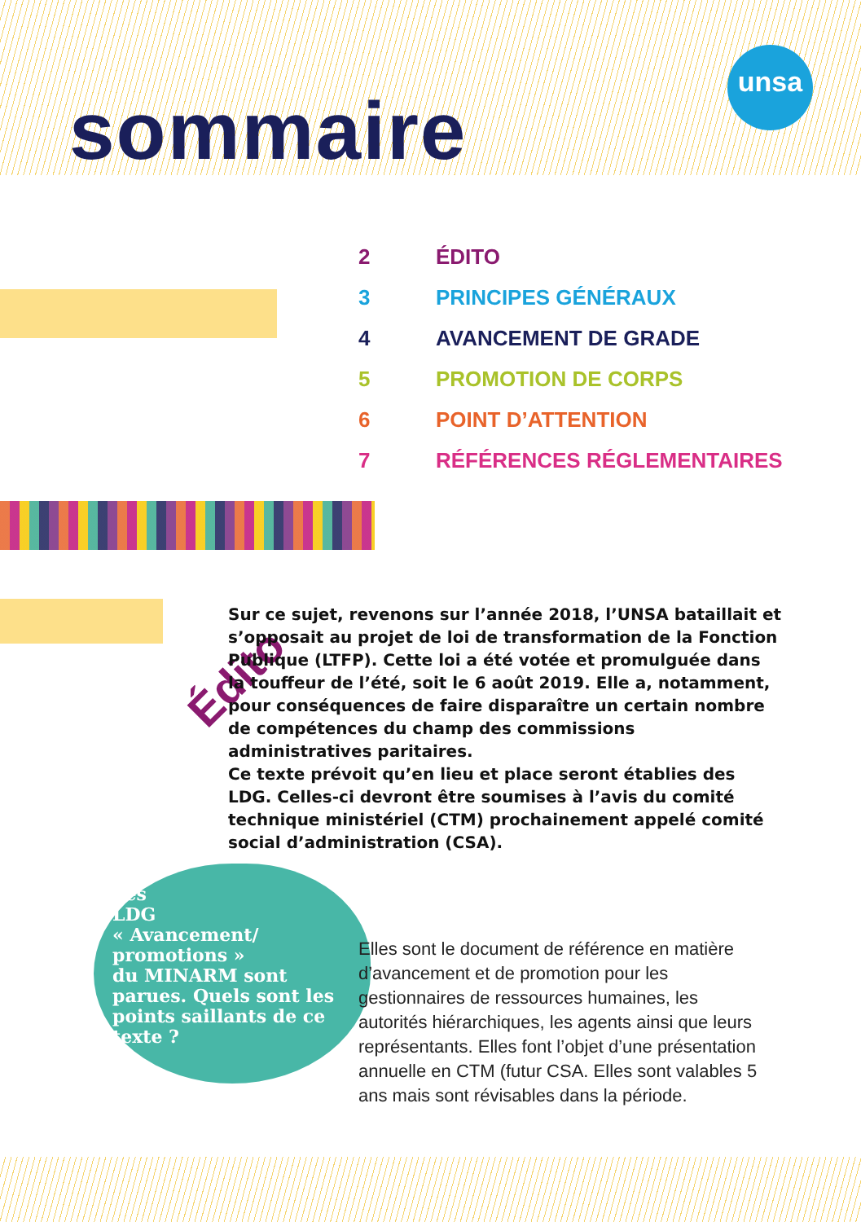unsa
sommaire
2 ÉDITO
3 PRINCIPES GÉNÉRAUX
4 AVANCEMENT DE GRADE
5 PROMOTION DE CORPS
6 POINT D’ATTENTION
7 RÉFÉRENCES RÉGLEMENTAIRES
Édito
Sur ce sujet, revenons sur l’année 2018, l’UNSA bataillait et s’opposait au projet de loi de transformation de la Fonction Publique (LTFP). Cette loi a été votée et promulguée dans la touffeur de l’été, soit le 6 août 2019. Elle a, notamment, pour conséquences de faire disparaître un certain nombre de compétences du champ des commissions administratives paritaires.
Ce texte prévoit qu’en lieu et place seront établies des LDG. Celles-ci devront être soumises à l’avis du comité technique ministériel (CTM) prochainement appelé comité social d’administration (CSA).
Les
LDG
« Avancement/ promotions »
du MINARM sont parues. Quels sont les points saillants de ce texte ?
Elles sont le document de référence en matière d’avancement et de promotion pour les gestionnaires de ressources humaines, les autorités hiérarchiques, les agents ainsi que leurs représentants. Elles font l’objet d’une présentation annuelle en CTM (futur CSA. Elles sont valables 5 ans mais sont révisables dans la période.